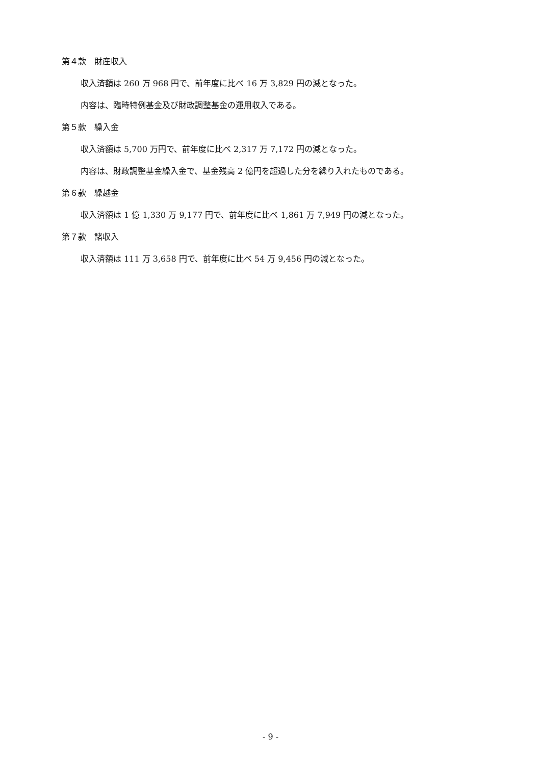第４款　財産収入
収入済額は 260 万 968 円で、前年度に比べ 16 万 3,829 円の減となった。
内容は、臨時特例基金及び財政調整基金の運用収入である。
第５款　繰入金
収入済額は 5,700 万円で、前年度に比べ 2,317 万 7,172 円の減となった。
内容は、財政調整基金繰入金で、基金残高 2 億円を超過した分を繰り入れたものである。
第６款　繰越金
収入済額は 1 億 1,330 万 9,177 円で、前年度に比べ 1,861 万 7,949 円の減となった。
第７款　諸収入
収入済額は 111 万 3,658 円で、前年度に比べ 54 万 9,456 円の減となった。
- 9 -